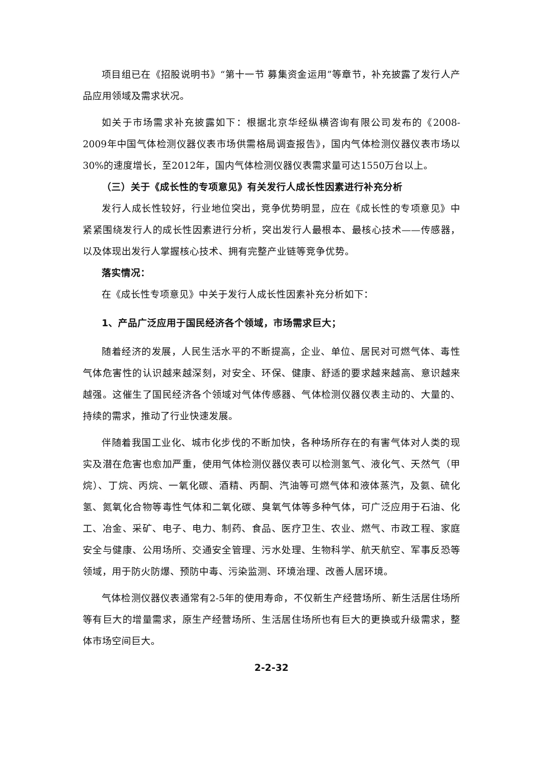项目组已在《招股说明书》“第十一节 募集资金运用”等章节，补充披露了发行人产品应用领域及需求状况。
如关于市场需求补充披露如下：根据北京华经纵横咨询有限公司发布的《2008-2009年中国气体检测仪器仪表市场供需格局调查报告》，国内气体检测仪器仪表市场以30%的速度增长，至2012年，国内气体检测仪器仪表需求量可达1550万台以上。
（三）关于《成长性的专项意见》有关发行人成长性因素进行补充分析
发行人成长性较好，行业地位突出，竞争优势明显，应在《成长性的专项意见》中紧紧围绕发行人的成长性因素进行分析，突出发行人最根本、最核心技术——传感器，以及体现出发行人掌握核心技术、拥有完整产业链等竞争优势。
落实情况：
在《成长性专项意见》中关于发行人成长性因素补充分析如下：
1、产品广泛应用于国民经济各个领域，市场需求巨大；
随着经济的发展，人民生活水平的不断提高，企业、单位、居民对可燃气体、毒性气体危害性的认识越来越深刻，对安全、环保、健康、舒适的要求越来越高、意识越来越强。这催生了国民经济各个领域对气体传感器、气体检测仪器仪表主动的、大量的、持续的需求，推动了行业快速发展。
伴随着我国工业化、城市化步伐的不断加快，各种场所存在的有害气体对人类的现实及潜在危害也愈加严重，使用气体检测仪器仪表可以检测氢气、液化气、天然气（甲烷）、丁烷、丙烷、一氧化碳、酒精、丙酮、汽油等可燃气体和液体蒸汽，及氨、硫化氢、氮氧化合物等毒性气体和二氧化碳、臭氧气体等多种气体，可广泛应用于石油、化工、冶金、采矿、电子、电力、制药、食品、医疗卫生、农业、燃气、市政工程、家庭安全与健康、公用场所、交通安全管理、污水处理、生物科学、航天航空、军事反恐等领域，用于防火防爆、预防中毒、污染监测、环境治理、改善人居环境。
气体检测仪器仪表通常有2-5年的使用寿命，不仅新生产经营场所、新生活居住场所等有巨大的增量需求，原生产经营场所、生活居住场所也有巨大的更换或升级需求，整体市场空间巨大。
2-2-32